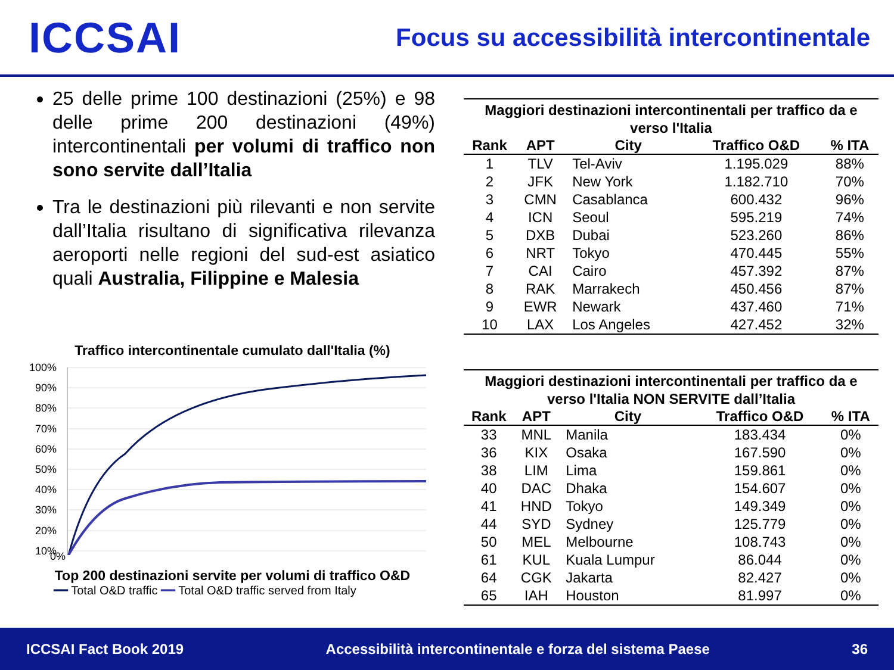ICCSAI
Focus su accessibilità intercontinentale
25 delle prime 100 destinazioni (25%) e 98 delle prime 200 destinazioni (49%) intercontinentali per volumi di traffico non sono servite dall’Italia
Tra le destinazioni più rilevanti e non servite dall’Italia risultano di significativa rilevanza aeroporti nelle regioni del sud-est asiatico quali Australia, Filippine e Malesia
Traffico intercontinentale cumulato dall'Italia (%)
100%
90%
80%
70%
60%
50%
40%
30%
20%
10%
0%
Top 200 destinazioni servite per volumi di traffico O&D
━━ Total O&D traffic ━━ Total O&D traffic served from Italy
Maggiori destinazioni intercontinentali per traffico da e verso l'Italia
| Rank | APT | City | Traffico O&D | % ITA |
| --- | --- | --- | --- | --- |
| 1 | TLV | Tel-Aviv | 1.195.029 | 88% |
| 2 | JFK | New York | 1.182.710 | 70% |
| 3 | CMN | Casablanca | 600.432 | 96% |
| 4 | ICN | Seoul | 595.219 | 74% |
| 5 | DXB | Dubai | 523.260 | 86% |
| 6 | NRT | Tokyo | 470.445 | 55% |
| 7 | CAI | Cairo | 457.392 | 87% |
| 8 | RAK | Marrakech | 450.456 | 87% |
| 9 | EWR | Newark | 437.460 | 71% |
| 10 | LAX | Los Angeles | 427.452 | 32% |
Maggiori destinazioni intercontinentali per traffico da e verso l'Italia NON SERVITE dall’Italia
| Rank | APT | City | Traffico O&D | % ITA |
| --- | --- | --- | --- | --- |
| 33 | MNL | Manila | 183.434 | 0% |
| 36 | KIX | Osaka | 167.590 | 0% |
| 38 | LIM | Lima | 159.861 | 0% |
| 40 | DAC | Dhaka | 154.607 | 0% |
| 41 | HND | Tokyo | 149.349 | 0% |
| 44 | SYD | Sydney | 125.779 | 0% |
| 50 | MEL | Melbourne | 108.743 | 0% |
| 61 | KUL | Kuala Lumpur | 86.044 | 0% |
| 64 | CGK | Jakarta | 82.427 | 0% |
| 65 | IAH | Houston | 81.997 | 0% |
ICCSAI Fact Book 2019 Accessibilità intercontinentale e forza del sistema Paese 36